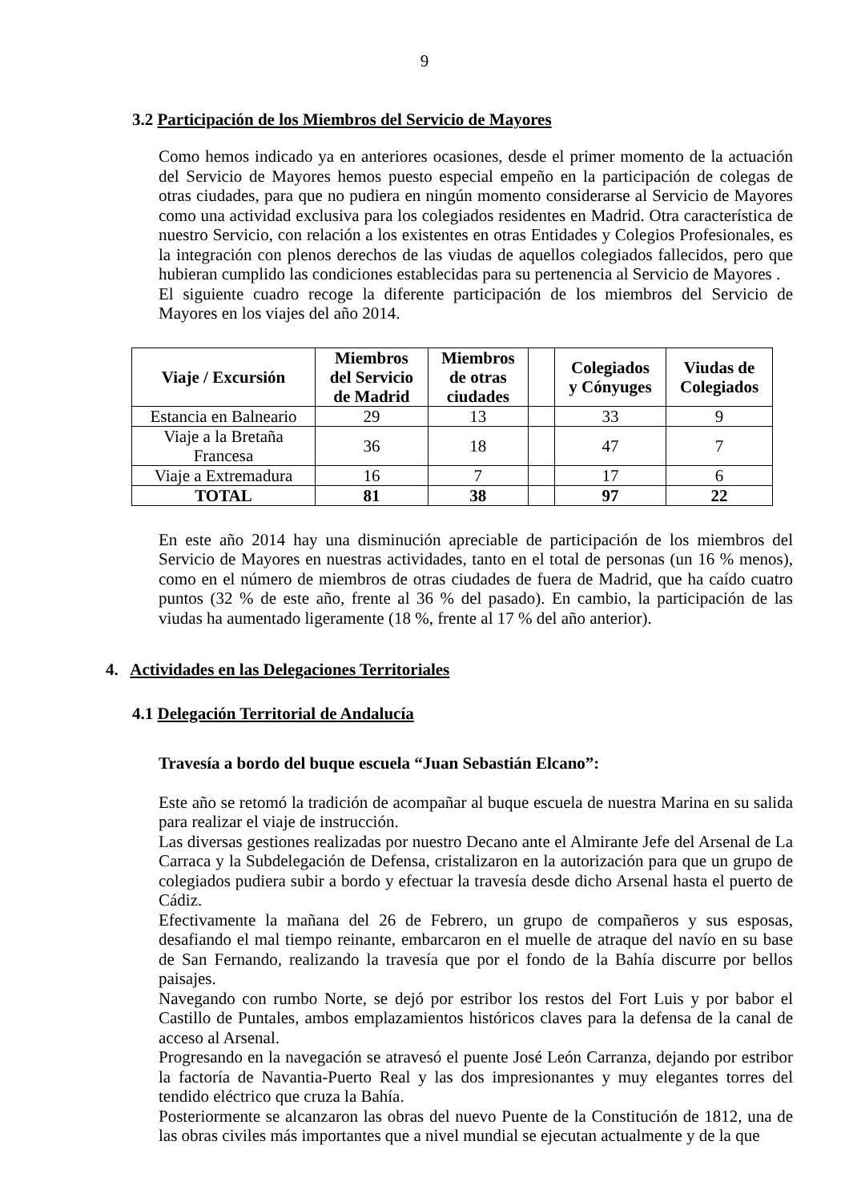9
3.2 Participación de los Miembros del Servicio de Mayores
Como hemos indicado ya en anteriores ocasiones, desde el primer momento de la actuación del Servicio de Mayores hemos puesto especial empeño en la participación de colegas de otras ciudades, para que no pudiera en ningún momento considerarse al Servicio de Mayores como una actividad exclusiva para los colegiados residentes en Madrid. Otra característica de nuestro Servicio, con relación a los existentes en otras Entidades y Colegios Profesionales, es la integración con plenos derechos de las viudas de aquellos colegiados fallecidos, pero que hubieran cumplido las condiciones establecidas para su pertenencia al Servicio de Mayores .
El siguiente cuadro recoge la diferente participación de los miembros del Servicio de Mayores en los viajes del año 2014.
| Viaje / Excursión | Miembros del Servicio de Madrid | Miembros de otras ciudades | | Colegiados y Cónyuges | Viudas de Colegiados |
| --- | --- | --- | --- | --- | --- |
| Estancia en Balneario | 29 | 13 | | 33 | 9 |
| Viaje a la Bretaña Francesa | 36 | 18 | | 47 | 7 |
| Viaje a Extremadura | 16 | 7 | | 17 | 6 |
| TOTAL | 81 | 38 | | 97 | 22 |
En este año 2014 hay una disminución apreciable de participación de los miembros del Servicio de Mayores en nuestras actividades, tanto en el total de personas (un 16 % menos), como en el número de miembros de otras ciudades de fuera de Madrid, que ha caído cuatro puntos (32 % de este año, frente al 36 % del pasado). En cambio, la participación de las viudas ha aumentado ligeramente (18 %, frente al 17 % del año anterior).
4. Actividades en las Delegaciones Territoriales
4.1 Delegación Territorial de Andalucía
Travesía a bordo del buque escuela “Juan Sebastián Elcano”:
Este año se retomó la tradición de acompañar al buque escuela de nuestra Marina en su salida para realizar el viaje de instrucción.
Las diversas gestiones realizadas por nuestro Decano ante el Almirante Jefe del Arsenal de La Carraca y la Subdelegación de Defensa, cristalizaron en la autorización para que un grupo de colegiados pudiera subir a bordo y efectuar la travesía desde dicho Arsenal hasta el puerto de Cádiz.
Efectivamente la mañana del 26 de Febrero, un grupo de compañeros y sus esposas, desafiando el mal tiempo reinante, embarcaron en el muelle de atraque del navío en su base de San Fernando, realizando la travesía que por el fondo de la Bahía discurre por bellos paisajes.
Navegando con rumbo Norte, se dejó por estribor los restos del Fort Luis y por babor el Castillo de Puntales, ambos emplazamientos históricos claves para la defensa de la canal de acceso al Arsenal.
Progresando en la navegación se atravesó el puente José León Carranza, dejando por estribor la factoría de Navantia-Puerto Real y las dos impresionantes y muy elegantes torres del tendido eléctrico que cruza la Bahía.
Posteriormente se alcanzaron las obras del nuevo Puente de la Constitución de 1812, una de las obras civiles más importantes que a nivel mundial se ejecutan actualmente y de la que